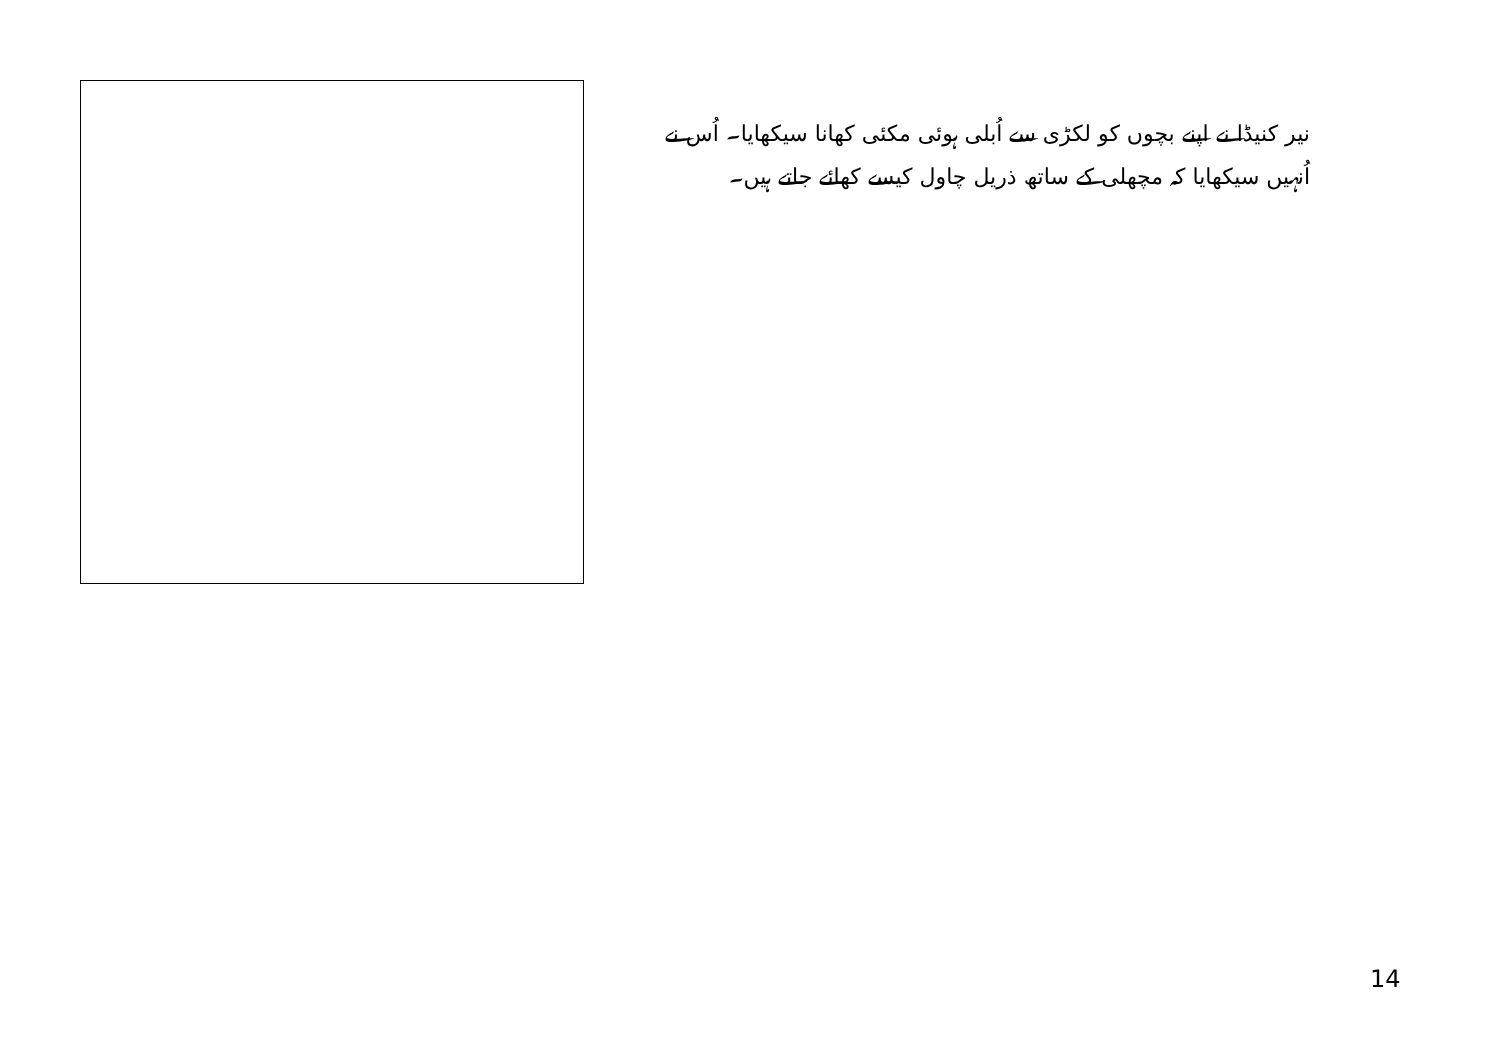نیر کنیڈا نے اپنے بچوں کو لکڑی سے اُبلی ہوئی مکئی کھانا سیکھایا۔ اُس نے اُنہیں سیکھایا کہ مچھلی کے ساتھ ذریل چاول کیسے کھائے جاتے ہیں۔
14